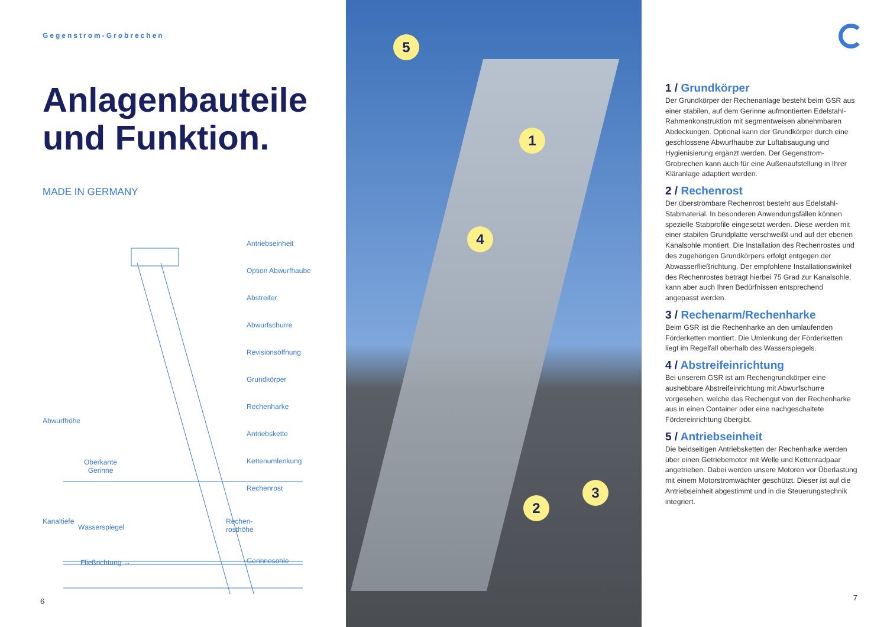Gegenstrom-Grobrechen
Anlagenbauteile und Funktion.
MADE IN GERMANY
Antriebseinheit
Option Abwurfhaube
Abstreifer
Abwurfschurre
Revisionsöffnung
Grundkörper
Rechenharke
Antriebskette
Kettenumlenkung
Rechenrost
Oberkante
Gerinne
Abwurfhöhe
Kanaltiefe
Wasserspiegel
Rechen-
rosthöhe
Fließrichtung → Gerinnesohle
6
5
1
4
3
2
1 / Grundkörper
Der Grundkörper der Rechenanlage besteht beim GSR aus einer stabilen, auf dem Gerinne aufmontierten Edelstahl-Rahmenkonstruktion mit segmentweisen abnehmbaren Abdeckungen. Optional kann der Grundkörper durch eine geschlossene Abwurfhaube zur Luftabsaugung und Hygienisierung ergänzt werden. Der Gegenstrom-Grobrechen kann auch für eine Außenaufstellung in Ihrer Kläranlage adaptiert werden.
2 / Rechenrost
Der überströmbare Rechenrost besteht aus Edelstahl-Stabmaterial. In besonderen Anwendungsfällen können spezielle Stabprofile eingesetzt werden. Diese werden mit einer stabilen Grundplatte verschweißt und auf der ebenen Kanalsohle montiert. Die Installation des Rechenrostes und des zugehörigen Grundkörpers erfolgt entgegen der Abwasserfließrichtung. Der empfohlene Installationswinkel des Rechenrostes beträgt hierbei 75 Grad zur Kanalsohle, kann aber auch Ihren Bedürfnissen entsprechend angepasst werden.
3 / Rechenarm/Rechenharke
Beim GSR ist die Rechenharke an den umlaufenden Förderketten montiert. Die Umlenkung der Förderketten liegt im Regelfall oberhalb des Wasserspiegels.
4 / Abstreifeinrichtung
Bei unserem GSR ist am Rechengrundkörper eine aushebbare Abstreifeinrichtung mit Abwurfschurre vorgesehen, welche das Rechengut von der Rechenharke aus in einen Container oder eine nachgeschaltete Fördereinrichtung übergibt.
5 / Antriebseinheit
Die beidseitigen Antriebsketten der Rechenharke werden über einen Getriebemotor mit Welle und Kettenradpaar angetrieben. Dabei werden unsere Motoren vor Überlastung mit einem Motorstromwächter geschützt. Dieser ist auf die Antriebseinheit abgestimmt und in die Steuerungstechnik integriert.
7